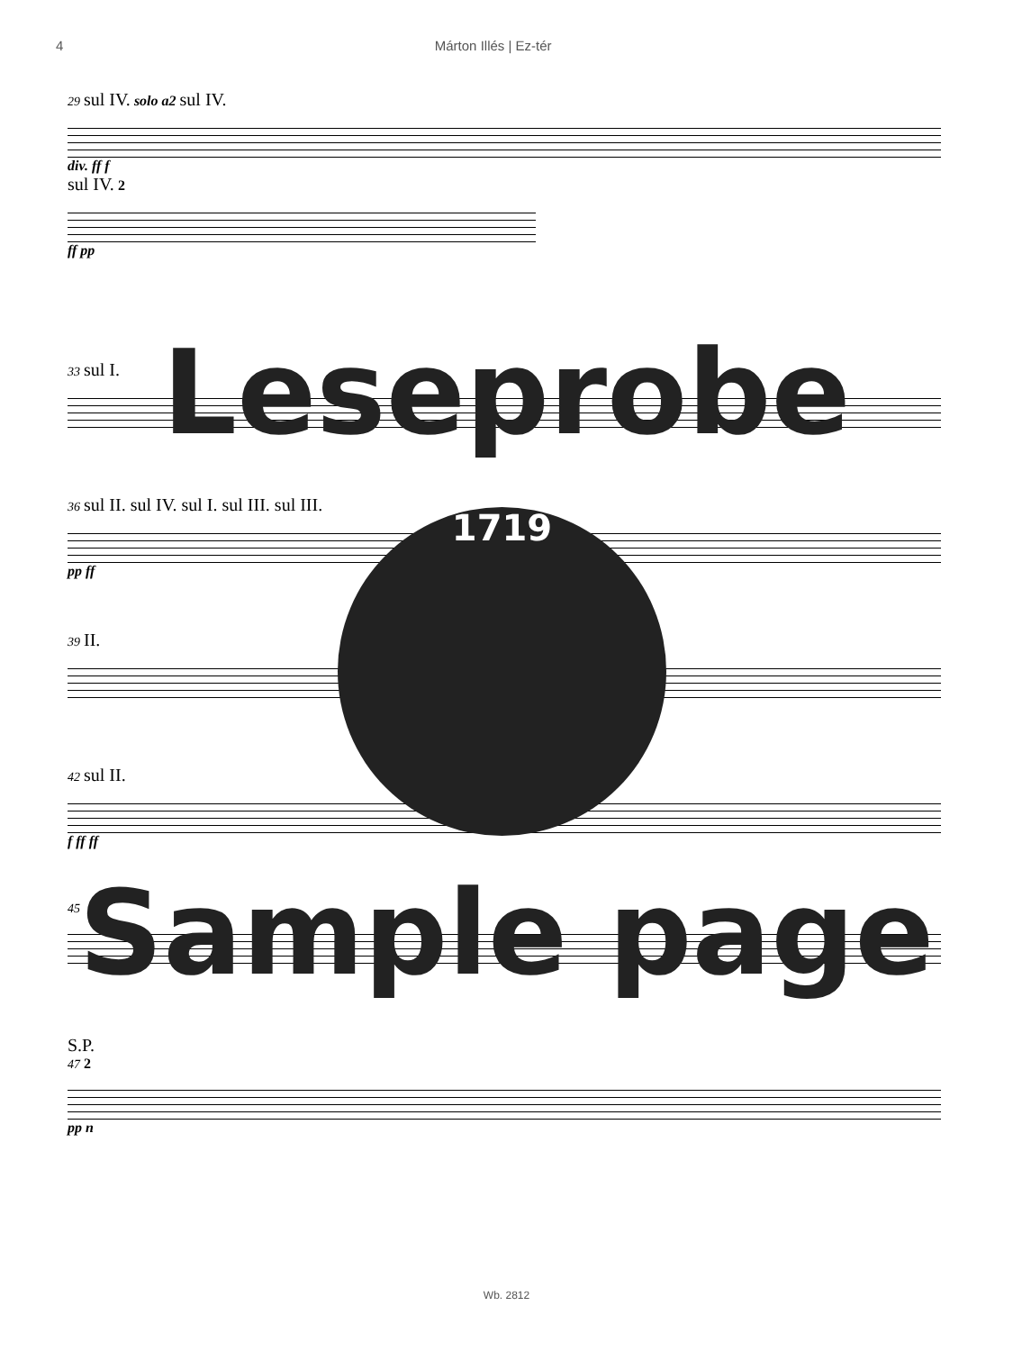4 Márton Illés | Ez-tér
29 sul IV. solo a2 sul IV.
div. ff f
sul IV. 2
ff pp
33 sul I.
36 sul II. sul IV. sul I. sul III. sul III.
pp ff
39 II.
42 sul II.
f ff ff
45
S.P.
47 2
pp n
Leseprobe
1719
Sample page
Wb. 2812